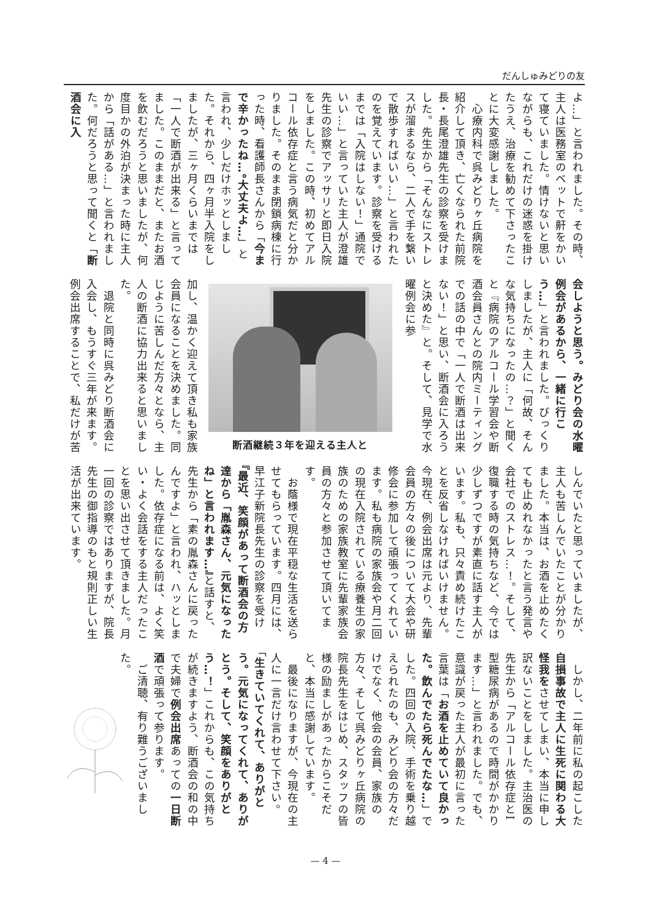だんしゅみどりの友
よ…」と言われました。その時、主人は医務室のベットで鼾をかいて寝ていました。情けないと思いながらも、これだけの迷惑を掛けたうえ、治療を勧めて下さったことに大変感謝しました。
　心療内科で呉みどりヶ丘病院を紹介して頂き、亡くなられた前院長・長尾澄雄先生の診察を受けました。先生から「そんなにストレスが溜まるなら、二人で手を繋いで散歩すればいい…」と言われたのを覚えています。診察を受けるまでは「入院はしない！」通院でいい…」と言っていた主人が澄雄先生の診察でアッサリと即日入院をしました。この時、初めてアルコール依存症と言う病気だと分かりました。そのまま閉鎖病棟に行った時、看護師長さんから「今まで辛かったね…。大丈夫よ…」と言われ、少しだけホッとしました。それから、四ヶ月半入院をしましたが、三ヶ月くらいまでは「一人で断酒が出来る」と言ってました。このままだと、またお酒を飲むだろうと思いましたが、何度目かの外泊が決まった時に主人から「話がある…」と言われました。何だろうと思って聞くと「断酒会に入
会しようと思う。みどり会の水曜例会があるから、一緒に行こう…」と言われました。びっくりしましたが、主人に「何故、そんな気持ちになったの…？」と聞くと『病院のアルコール学習会や断酒会員さんとの院内ミーティングでの話の中で「一人で断酒は出来ない！」と思い、断酒会に入ろうと決めた』と。そして、見学で水曜例会に参
断酒継続３年を迎える主人と
加し、温かく迎えて頂き私も家族会員になることを決めました。同じように苦しんだ方々となら、主人の断酒に協力出来ると思いました。
　退院と同時に呉みどり断酒会に入会し、もうすぐ三年が来ます。例会出席することで、私だけが苦
しんでいたと思っていましたが、主人も苦しんでいたことが分かりました。本当は、お酒を止めたくても止めれなかったと言う発言や会社でのストレス…！。そして、復職する時の気持ちなど、今では少しずつですが素直に話す主人がいます。私も、只々責め続けたことを反省しなければいけません。今現在、例会出席は元より、先輩会員の方々の後について大会や研修会に参加して頑張ってくれています。私も病院の家族会や月二回の現在入院されている療養生の家族のための家族教室に先輩家族会員の方々と参加させて頂いてます。
　お蔭様で現在平穏な生活を送らせてもらっています。四月には、早江子新院長先生の診察を受け『最近、笑顔があって断酒会の方達から「胤森さん、元気になったね」と言われます…』と話すと、先生から「素の胤森さんに戻ったんですよ」と言われ、ハッとしました。依存症になる前は、よく笑い・よく会話をする主人だったことを思い出させて頂きました。月一回の診察ではありますが、院長先生の御指導のもと規則正しい生活が出来ています。
　しかし、二年前に私の起こした自損事故で主人に生死に関わる大怪我をさせてしまい、本当に申し訳ないことをしました。主治医の先生から「アルコール依存症とI型糖尿病があるので時間がかかります…」と言われました。でも、意識が戻った主人が最初に言った言葉は「お酒を止めていて良かった。飲んでたら死んでたな…」でした。四回の入院、手術を乗り越えられたのも、みどり会の方々だけでなく、他会の会員、家族の方々、そして呉みどりヶ丘病院の院長先生をはじめ、スタッフの皆様の励ましがあったからこそだと、本当に感謝しています。
　最後になりますが、今現在の主人に一言だけ言わせて下さい。「生きていてくれて、ありがとう。元気になってくれて、ありがとう。そして、笑顔をありがとう…！」これからも、この気持ちが続きますよう、断酒会の和の中で夫婦で例会出席あっての一日断酒で頑張って参ります。
　ご清聴、有り難うございました。
— 4 —